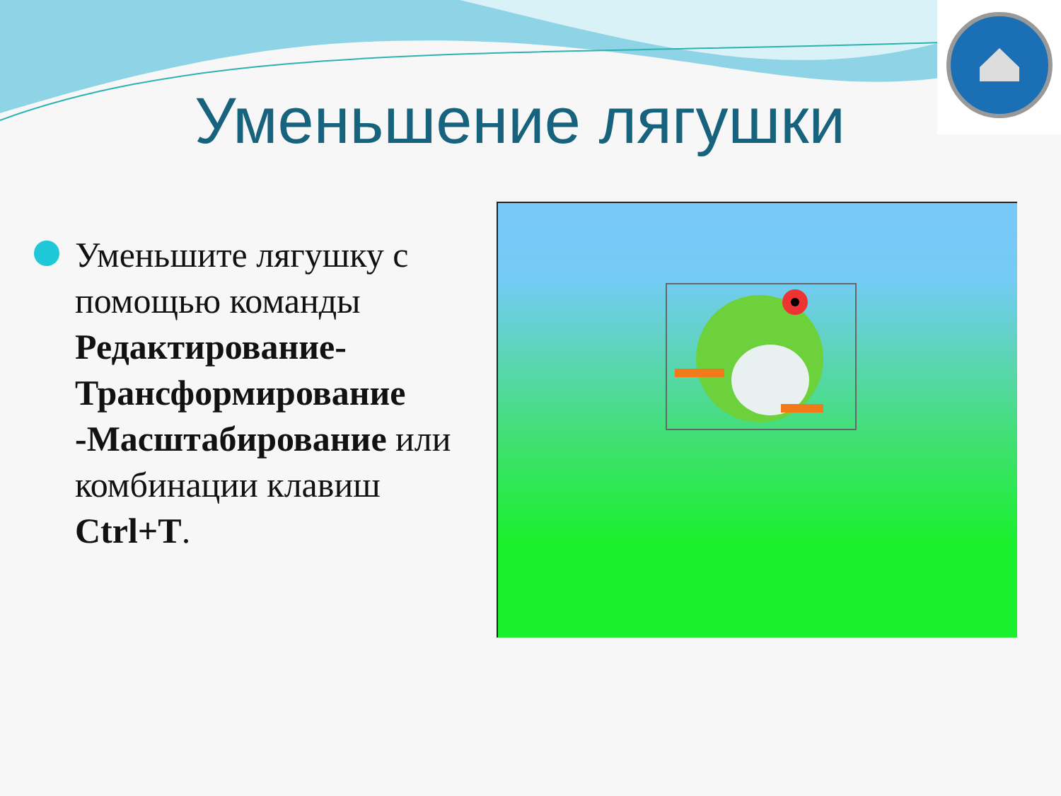Уменьшение лягушки
Уменьшите лягушку с помощью команды Редактирование-Трансформирование -Масштабирование или комбинации клавиш Ctrl+T.